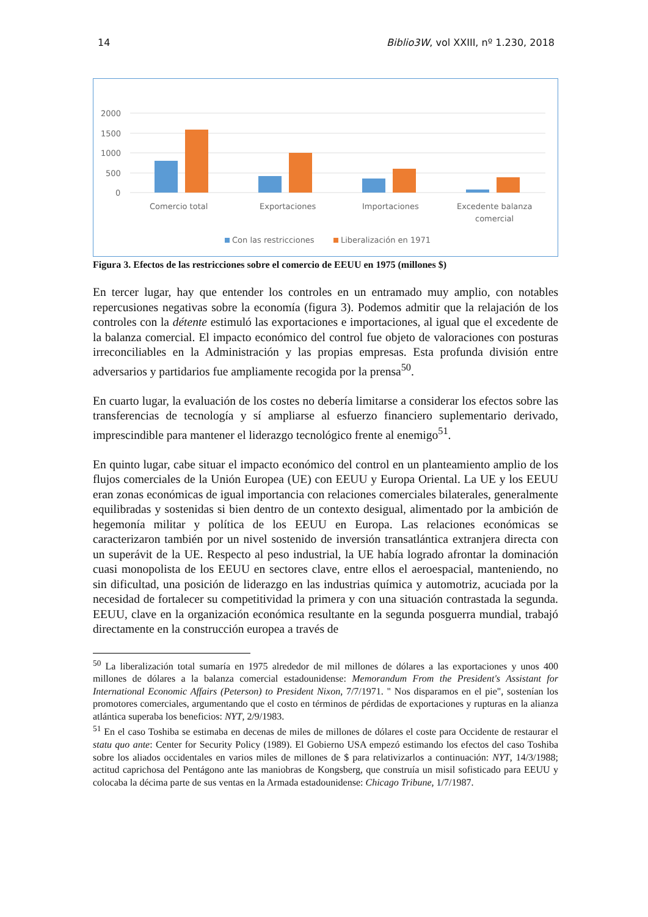14 Biblio3W, vol XXIII, nº 1.230, 2018
2000
1500
1000
500
0
Comercio total
Exportaciones
Importaciones
Excedente balanza
comercial
Con las restricciones
Liberalización en 1971
Figura 3. Efectos de las restricciones sobre el comercio de EEUU en 1975 (millones $)
En tercer lugar, hay que entender los controles en un entramado muy amplio, con notables repercusiones negativas sobre la economía (figura 3). Podemos admitir que la relajación de los controles con la détente estimuló las exportaciones e importaciones, al igual que el excedente de la balanza comercial. El impacto económico del control fue objeto de valoraciones con posturas irreconciliables en la Administración y las propias empresas. Esta profunda división entre adversarios y partidarios fue ampliamente recogida por la prensa<sup>50</sup>.
En cuarto lugar, la evaluación de los costes no debería limitarse a considerar los efectos sobre las transferencias de tecnología y sí ampliarse al esfuerzo financiero suplementario derivado, imprescindible para mantener el liderazgo tecnológico frente al enemigo<sup>51</sup>.
En quinto lugar, cabe situar el impacto económico del control en un planteamiento amplio de los flujos comerciales de la Unión Europea (UE) con EEUU y Europa Oriental. La UE y los EEUU eran zonas económicas de igual importancia con relaciones comerciales bilaterales, generalmente equilibradas y sostenidas si bien dentro de un contexto desigual, alimentado por la ambición de hegemonía militar y política de los EEUU en Europa. Las relaciones económicas se caracterizaron también por un nivel sostenido de inversión transatlántica extranjera directa con un superávit de la UE. Respecto al peso industrial, la UE había logrado afrontar la dominación cuasi monopolista de los EEUU en sectores clave, entre ellos el aeroespacial, manteniendo, no sin dificultad, una posición de liderazgo en las industrias química y automotriz, acuciada por la necesidad de fortalecer su competitividad la primera y con una situación contrastada la segunda. EEUU, clave en la organización económica resultante en la segunda posguerra mundial, trabajó directamente en la construcción europea a través de
<sup>50</sup> La liberalización total sumaría en 1975 alrededor de mil millones de dólares a las exportaciones y unos 400 millones de dólares a la balanza comercial estadounidense: Memorandum From the President's Assistant for International Economic Affairs (Peterson) to President Nixon, 7/7/1971. " Nos disparamos en el pie", sostenían los promotores comerciales, argumentando que el costo en términos de pérdidas de exportaciones y rupturas en la alianza atlántica superaba los beneficios: NYT, 2/9/1983.
<sup>51</sup> En el caso Toshiba se estimaba en decenas de miles de millones de dólares el coste para Occidente de restaurar el statu quo ante: Center for Security Policy (1989). El Gobierno USA empezó estimando los efectos del caso Toshiba sobre los aliados occidentales en varios miles de millones de $ para relativizarlos a continuación: NYT, 14/3/1988; actitud caprichosa del Pentágono ante las maniobras de Kongsberg, que construía un misil sofisticado para EEUU y colocaba la décima parte de sus ventas en la Armada estadounidense: Chicago Tribune, 1/7/1987.